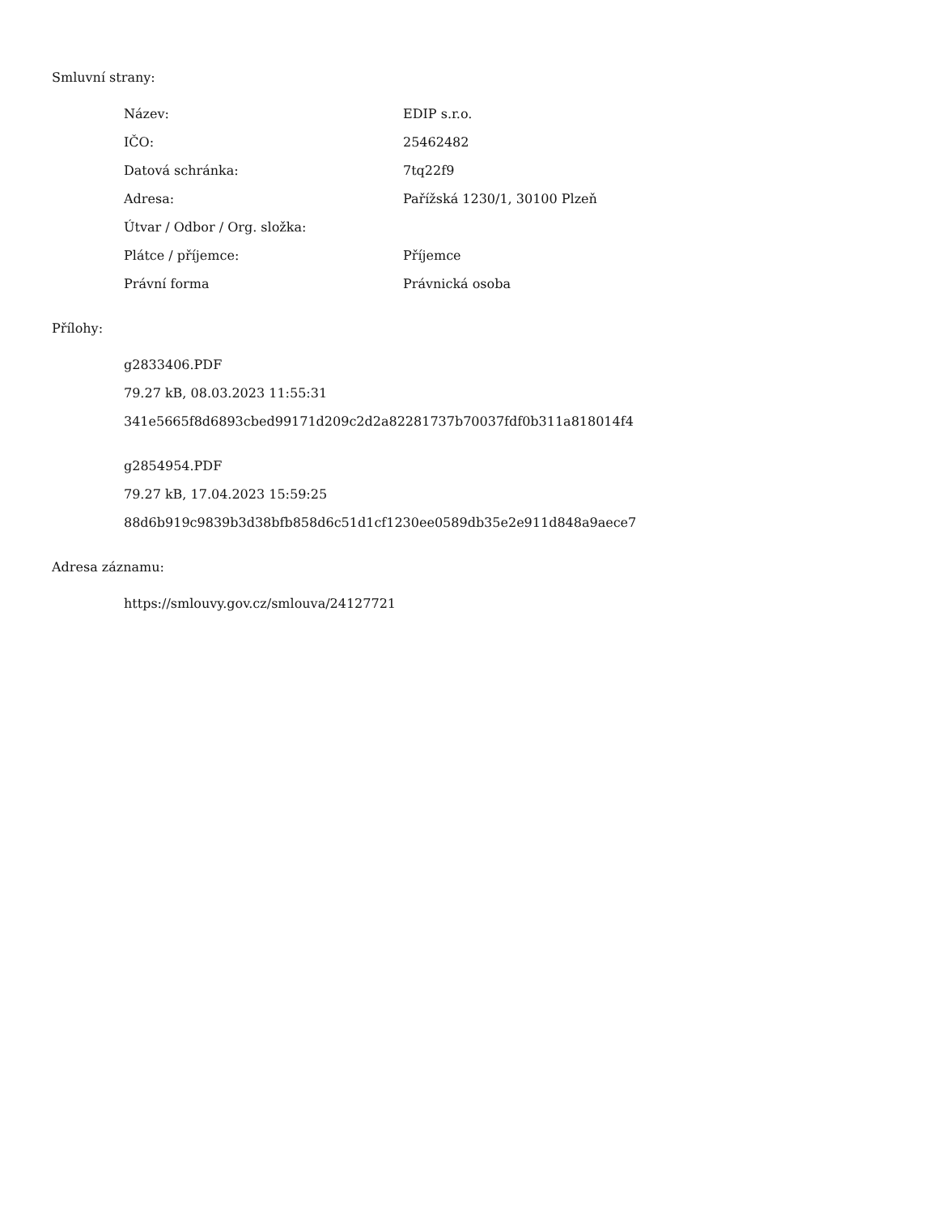Smluvní strany:
| Název: | EDIP s.r.o. |
| IČO: | 25462482 |
| Datová schránka: | 7tq22f9 |
| Adresa: | Pařížská 1230/1, 30100 Plzeň |
| Útvar / Odbor / Org. složka: | |
| Plátce / příjemce: | Příjemce |
| Právní forma | Právnická osoba |
Přílohy:
g2833406.PDF
79.27 kB, 08.03.2023 11:55:31
341e5665f8d6893cbed99171d209c2d2a82281737b70037fdf0b311a818014f4
g2854954.PDF
79.27 kB, 17.04.2023 15:59:25
88d6b919c9839b3d38bfb858d6c51d1cf1230ee0589db35e2e911d848a9aece7
Adresa záznamu:
https://smlouvy.gov.cz/smlouva/24127721